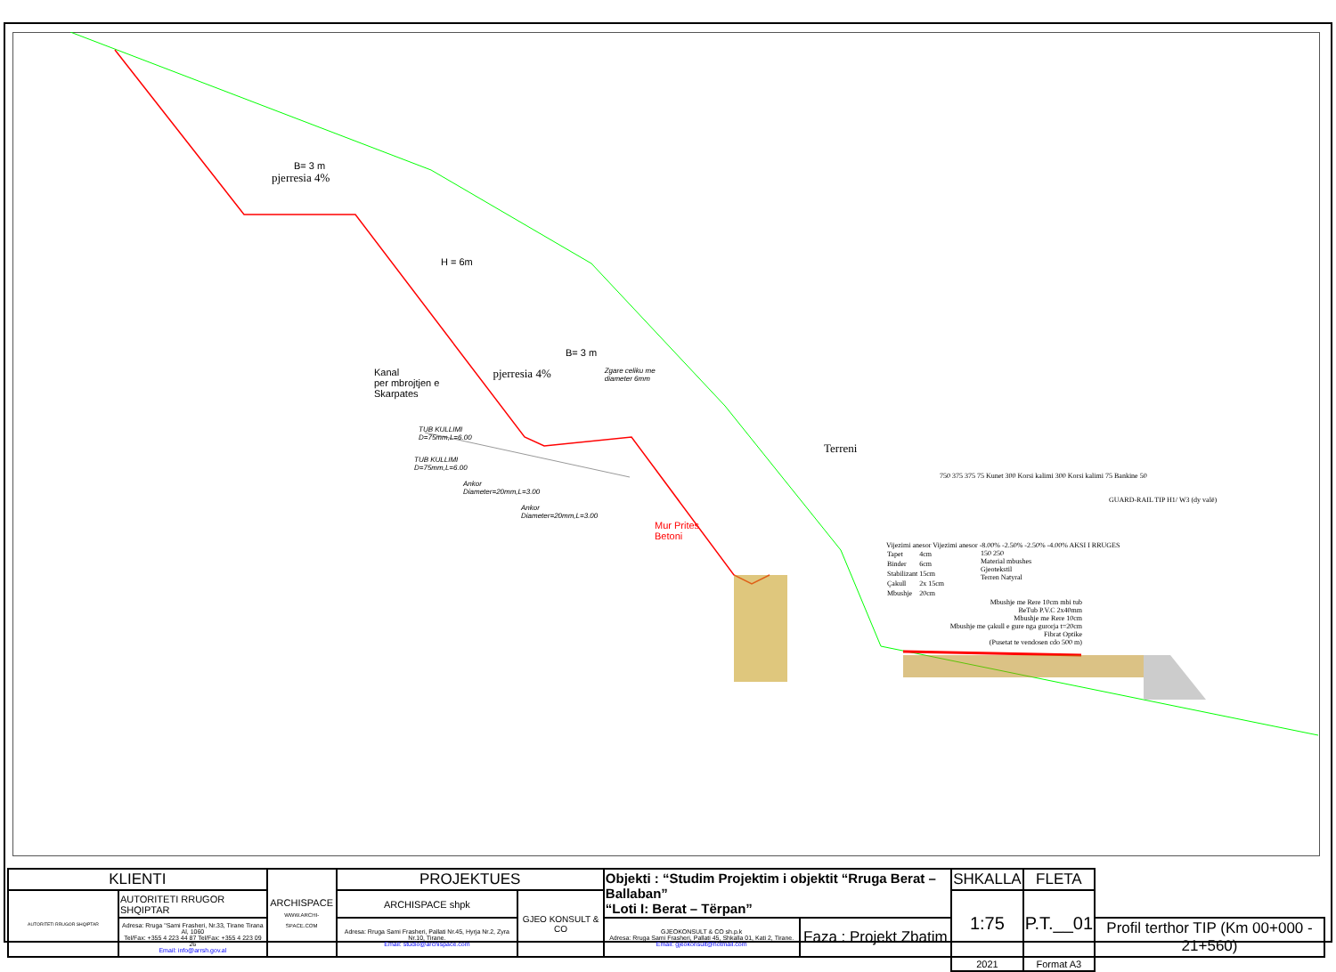B= 3 m
pjerresia 4%
H = 6m
B= 3 m
Kanal
per mbrojtjen e
Skarpates pjerresia 4% Zgare celiku me
diameter 6mm
TUB KULLIMI
D=75mm,L=6.00
Terreni
TUB KULLIMI
D=75mm,L=6.00
750 375 375 75 Kunet 300 Korsi kalimi 300 Korsi kalimi 75 Bankine 50
Ankor
Diameter=20mm,L=3.00
GUARD-RAIL TIP H1/ W3 (dy valë)
Ankor
Diameter=20mm,L=3.00
Mur Prites
Betoni
Vijezimi anesor Vijezimi anesor -8.00% -2.50% -2.50% -4.00% AKSI I RRUGES
| Tapet | 4cm |
| Binder | 6cm |
| Stabilizant | 15cm |
| Çakull | 2x 15cm |
| Mbushje | 20cm |
150 250
Material mbushes
Gjeotekstil
Terren Natyral
Mbushje me Rere 10cm mbi tub
BeTub P.V.C 2x40mm
Mbushje me Rere 10cm
Mbushje me çakull e gure nga gurorja t=20cm
Fibrat Optike
(Pusetat te vendosen cdo 500 m)
| KLIENTI | | ARCHISPACE WWW.ARCHI-SPACE.COM | PROJEKTUES | | Objekti : “Studim Projektim i objektit “Rruga Berat – Ballaban” “Loti I: Berat – Tërpan” | | SHKALLA | FLETA | |
| AUTORITETI RRUGOR SHQIPTAR | AUTORITETI RRUGOR SHQIPTAR | | ARCHISPACE shpk | GJEO KONSULT & CO | | | 1:75 | P.T.__01 | |
| | Adresa: Rruga "Sami Frasheri, Nr.33, Tirane Tirana Al, 1060 Tel/Fax: +355 4 223 44 87 Tel/Fax: +355 4 223 09 26 Email: info@arrsh.gov.al | | Adresa: Rruga Sami Frasheri, Pallati Nr.45, Hyrja Nr.2, Zyra Nr.10, Tirane. Email: studio@archispace.com | | GJEOKONSULT & CO sh.p.k Adresa: Rruga Sami Frasheri, Pallati 45, Shkalla 01, Kati 2, Tirane. Email: gjeokonsult@hotmail.com | Faza : Projekt Zbatim | | | Profil terthor TIP (Km 00+000 - 21+560) |
| | | | | | | | 2021 | Format A3 | |